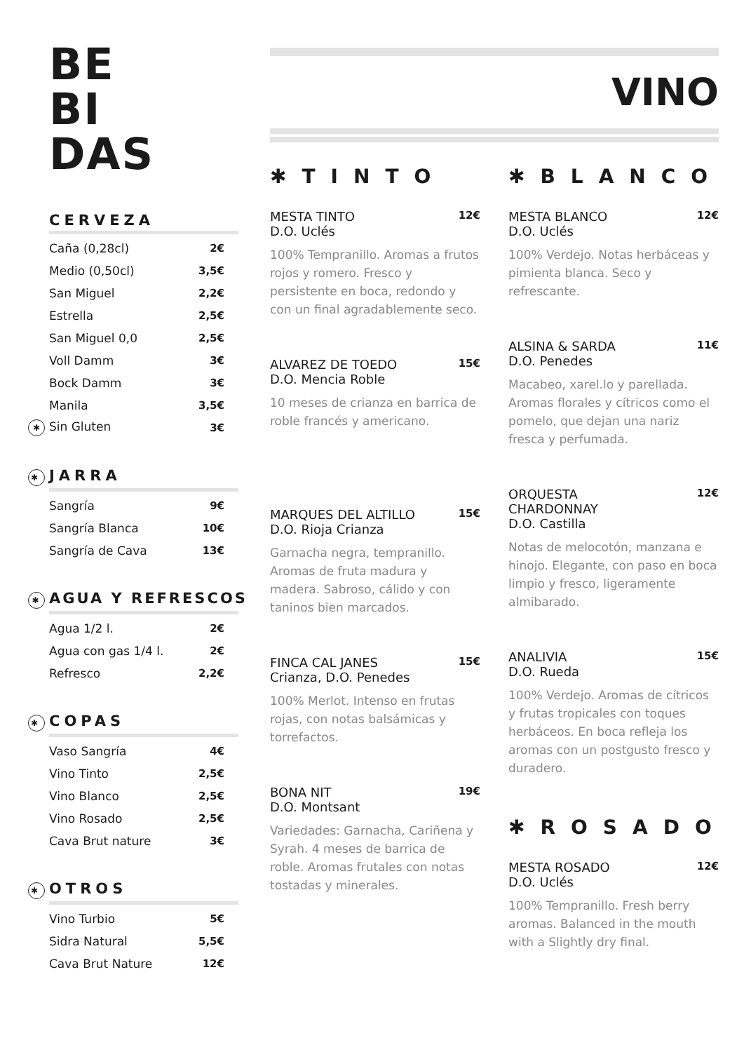BE
BI
DAS
CERVEZA
| Caña (0,28cl) | 2€ |
| Medio (0,50cl) | 3,5€ |
| San Miguel | 2,2€ |
| Estrella | 2,5€ |
| San Miguel 0,0 | 2,5€ |
| Voll Damm | 3€ |
| Bock Damm | 3€ |
| Manila | 3,5€ |
| ✱ Sin Gluten | 3€ |
✱ JARRA
| Sangría | 9€ |
| Sangría Blanca | 10€ |
| Sangría de Cava | 13€ |
✱ AGUA Y REFRESCOS
| Agua 1/2 l. | 2€ |
| Agua con gas 1/4 l. | 2€ |
| Refresco | 2,2€ |
✱ COPAS
| Vaso Sangría | 4€ |
| Vino Tinto | 2,5€ |
| Vino Blanco | 2,5€ |
| Vino Rosado | 2,5€ |
| Cava Brut nature | 3€ |
✱ OTROS
| Vino Turbio | 5€ |
| Sidra Natural | 5,5€ |
| Cava Brut Nature | 12€ |
VINO
✱TINTO
MESTA TINTO
D.O. Uclés 12€
100% Tempranillo. Aromas a frutos rojos y romero. Fresco y persistente en boca, redondo y con un final agradablemente seco.
ALVAREZ DE TOEDO
D.O. Mencia Roble 15€
10 meses de crianza en barrica de roble francés y americano.
MARQUES DEL ALTILLO
D.O. Rioja Crianza 15€
Garnacha negra, tempranillo. Aromas de fruta madura y madera. Sabroso, cálido y con taninos bien marcados.
FINCA CAL JANES
Crianza, D.O. Penedes 15€
100% Merlot. Intenso en frutas rojas, con notas balsámicas y torrefactos.
BONA NIT
D.O. Montsant 19€
Variedades: Garnacha, Cariñena y Syrah. 4 meses de barrica de roble. Aromas frutales con notas tostadas y minerales.
✱BLANCO
MESTA BLANCO
D.O. Uclés 12€
100% Verdejo. Notas herbáceas y pimienta blanca. Seco y refrescante.
ALSINA & SARDA
D.O. Penedes 11€
Macabeo, xarel.lo y parellada. Aromas florales y cítricos como el pomelo, que dejan una nariz fresca y perfumada.
ORQUESTA
CHARDONNAY
D.O. Castilla 12€
Notas de melocotón, manzana e hinojo. Elegante, con paso en boca limpio y fresco, ligeramente almibarado.
ANALIVIA
D.O. Rueda 15€
100% Verdejo. Aromas de cítricos y frutas tropicales con toques herbáceos. En boca refleja los aromas con un postgusto fresco y duradero.
✱ROSADO
MESTA ROSADO
D.O. Uclés 12€
100% Tempranillo. Fresh berry aromas. Balanced in the mouth with a Slightly dry final.